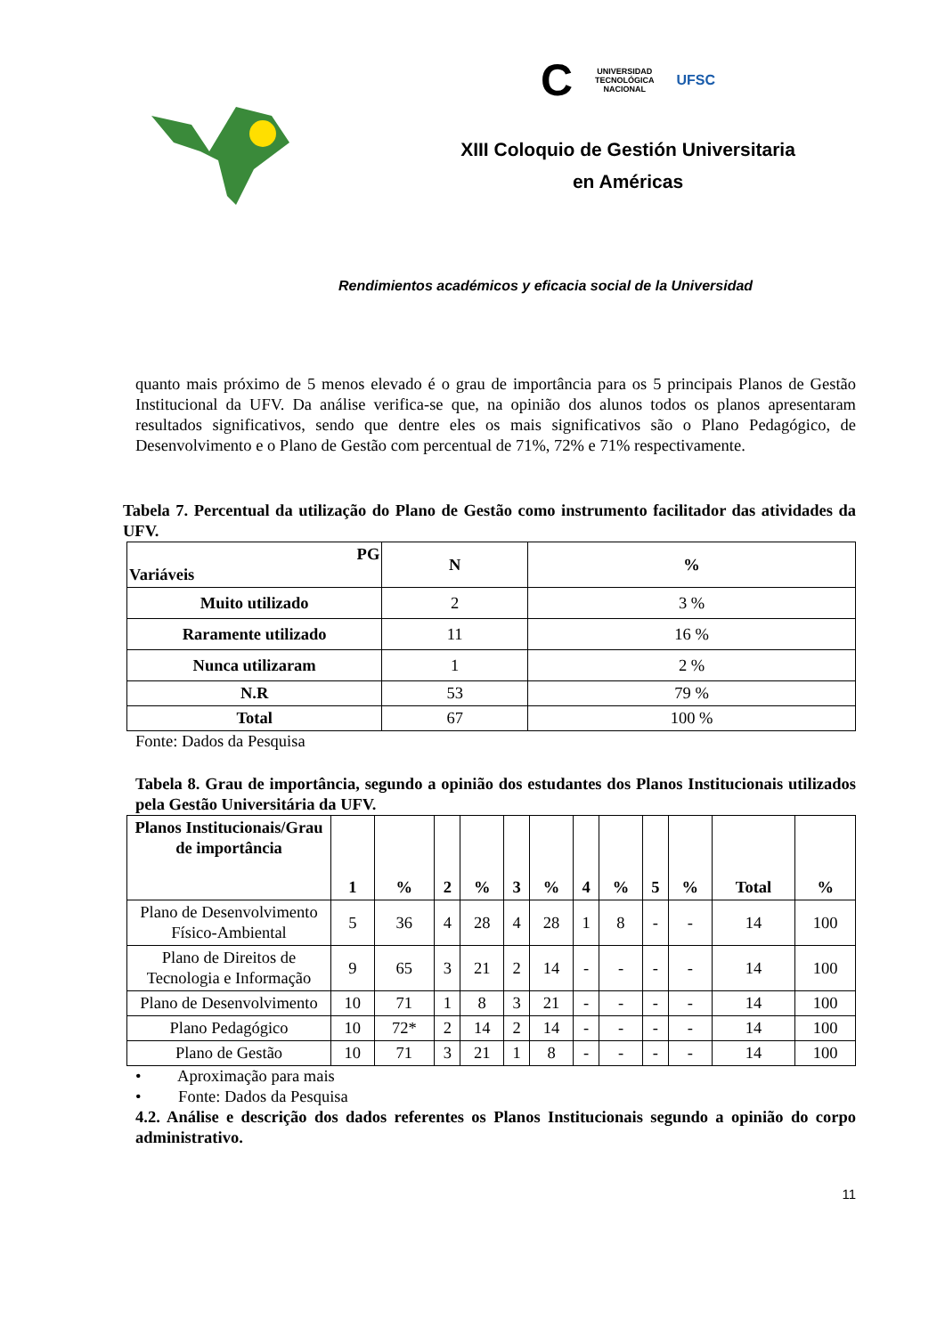C UNIVERSIDAD
TECNOLÓGICA
NACIONAL UFSC
XIII Coloquio de Gestión Universitaria
en Américas
Rendimientos académicos y eficacia social de la Universidad
quanto mais próximo de 5 menos elevado é o grau de importância para os 5 principais Planos de Gestão Institucional da UFV. Da análise verifica-se que, na opinião dos alunos todos os planos apresentaram resultados significativos, sendo que dentre eles os mais significativos são o Plano Pedagógico, de Desenvolvimento e o Plano de Gestão com percentual de 71%, 72% e 71% respectivamente.
Tabela 7. Percentual da utilização do Plano de Gestão como instrumento facilitador das atividades da UFV.
| PG Variáveis | N | % |
| --- | --- | --- |
| Muito utilizado | 2 | 3 % |
| Raramente utilizado | 11 | 16 % |
| Nunca utilizaram | 1 | 2 % |
| N.R | 53 | 79 % |
| Total | 67 | 100 % |
Fonte: Dados da Pesquisa
Tabela 8. Grau de importância, segundo a opinião dos estudantes dos Planos Institucionais utilizados pela Gestão Universitária da UFV.
| Planos Institucionais/Grau de importância | 1 | % | 2 | % | 3 | % | 4 | % | 5 | % | Total | % |
| --- | --- | --- | --- | --- | --- | --- | --- | --- | --- | --- | --- | --- |
| Plano de Desenvolvimento Físico-Ambiental | 5 | 36 | 4 | 28 | 4 | 28 | 1 | 8 | - | - | 14 | 100 |
| Plano de Direitos de Tecnologia e Informação | 9 | 65 | 3 | 21 | 2 | 14 | - | - | - | - | 14 | 100 |
| Plano de Desenvolvimento | 10 | 71 | 1 | 8 | 3 | 21 | - | - | - | - | 14 | 100 |
| Plano Pedagógico | 10 | 72* | 2 | 14 | 2 | 14 | - | - | - | - | 14 | 100 |
| Plano de Gestão | 10 | 71 | 3 | 21 | 1 | 8 | - | - | - | - | 14 | 100 |
• Aproximação para mais
• Fonte: Dados da Pesquisa
4.2. Análise e descrição dos dados referentes os Planos Institucionais segundo a opinião do corpo administrativo.
11